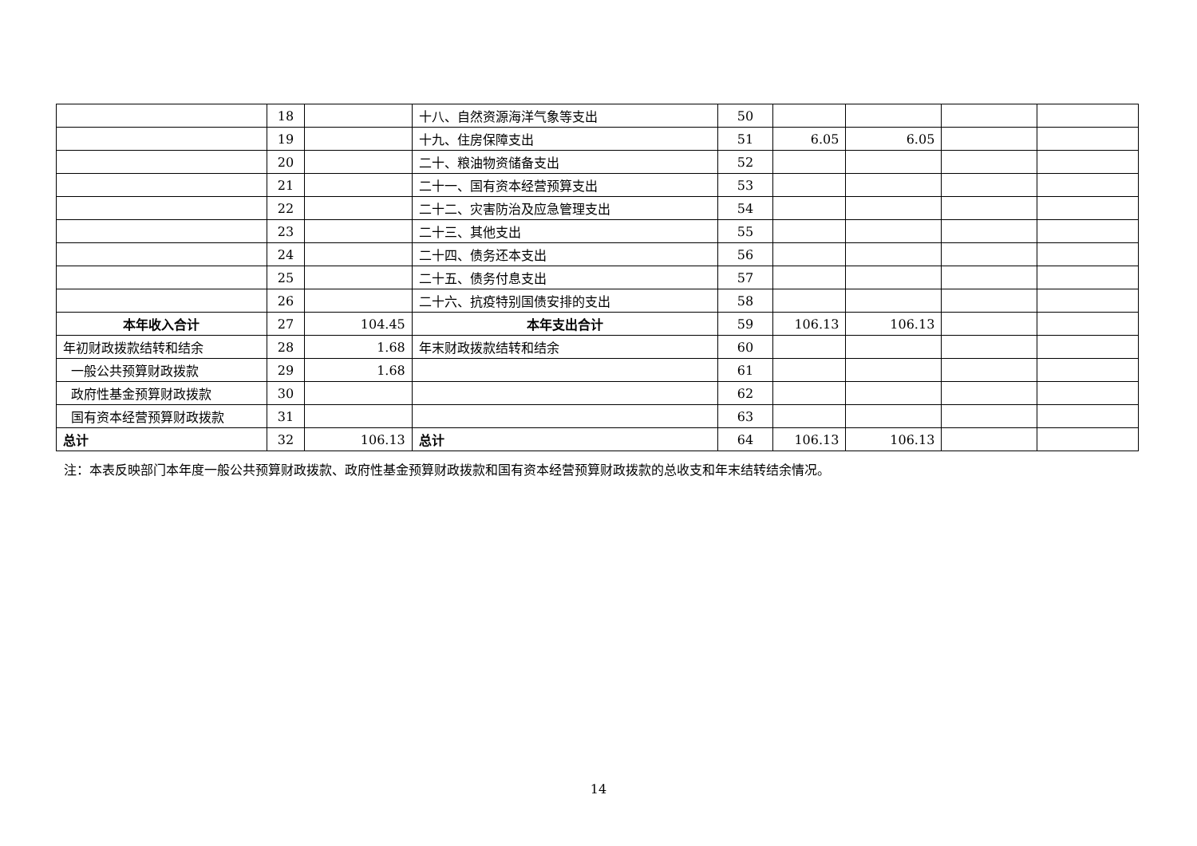| | 18 | | 十八、自然资源海洋气象等支出 | 50 | | | | |
| | 19 | | 十九、住房保障支出 | 51 | 6.05 | 6.05 | | |
| | 20 | | 二十、粮油物资储备支出 | 52 | | | | |
| | 21 | | 二十一、国有资本经营预算支出 | 53 | | | | |
| | 22 | | 二十二、灾害防治及应急管理支出 | 54 | | | | |
| | 23 | | 二十三、其他支出 | 55 | | | | |
| | 24 | | 二十四、债务还本支出 | 56 | | | | |
| | 25 | | 二十五、债务付息支出 | 57 | | | | |
| | 26 | | 二十六、抗疫特别国债安排的支出 | 58 | | | | |
| 本年收入合计 | 27 | 104.45 | 本年支出合计 | 59 | 106.13 | 106.13 | | |
| 年初财政拨款结转和结余 | 28 | 1.68 | 年末财政拨款结转和结余 | 60 | | | | |
| 一般公共预算财政拨款 | 29 | 1.68 | | 61 | | | | |
| 政府性基金预算财政拨款 | 30 | | | 62 | | | | |
| 国有资本经营预算财政拨款 | 31 | | | 63 | | | | |
| 总计 | 32 | 106.13 | 总计 | 64 | 106.13 | 106.13 | | |
注：本表反映部门本年度一般公共预算财政拨款、政府性基金预算财政拨款和国有资本经营预算财政拨款的总收支和年末结转结余情况。
14